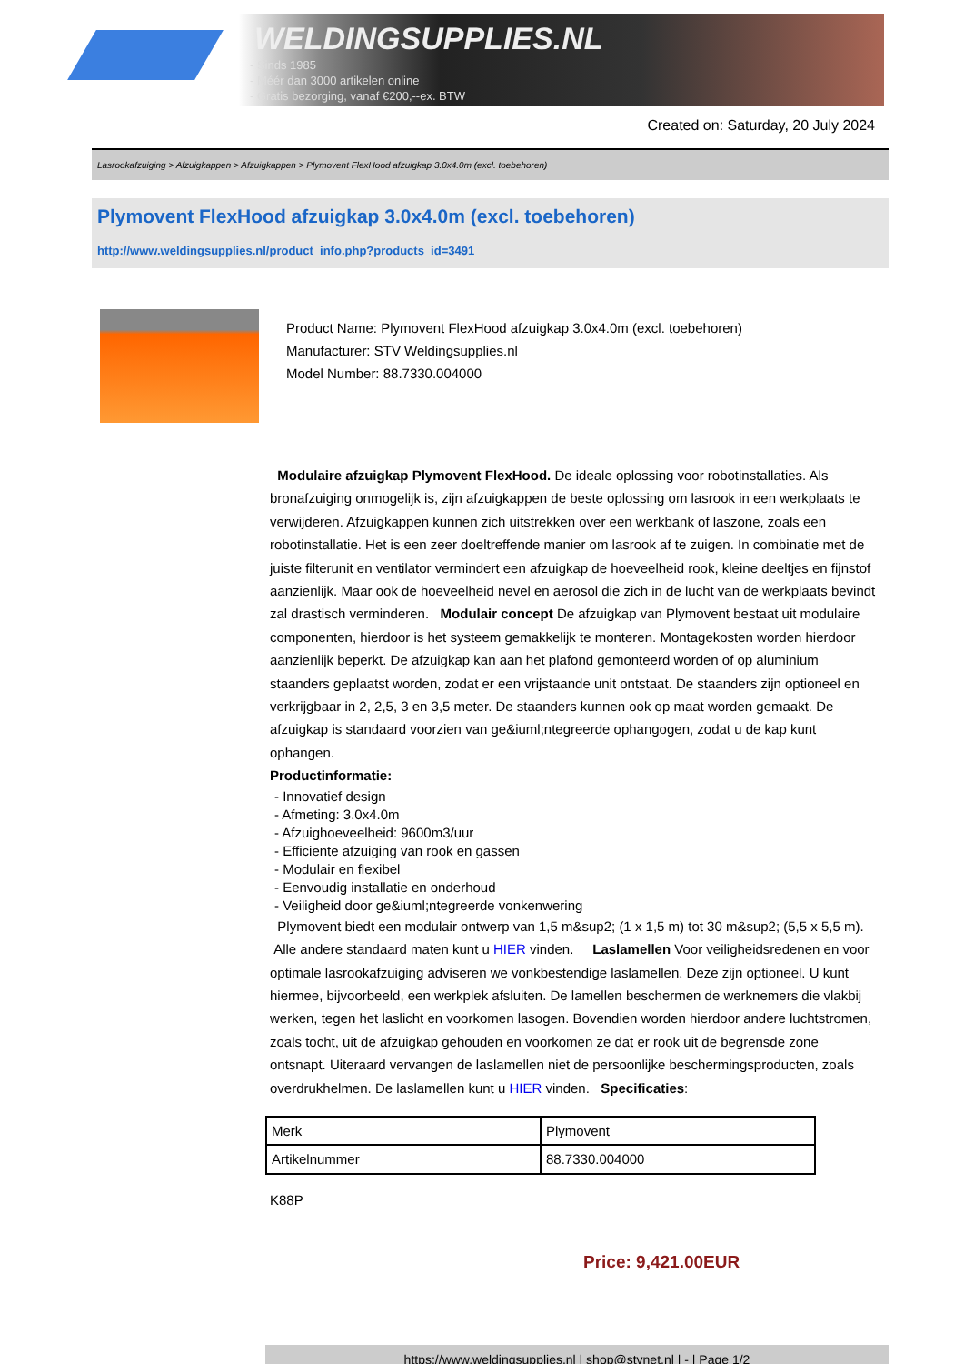WELDINGSUPPLIES.NL
- Sinds 1985
- Méér dan 3000 artikelen online
- Gratis bezorging, vanaf €200,--ex. BTW
Created on: Saturday, 20 July 2024
Lasrookafzuiging > Afzuigkappen > Afzuigkappen > Plymovent FlexHood afzuigkap 3.0x4.0m (excl. toebehoren)
Plymovent FlexHood afzuigkap 3.0x4.0m (excl. toebehoren)
http://www.weldingsupplies.nl/product_info.php?products_id=3491
Product Name: Plymovent FlexHood afzuigkap 3.0x4.0m (excl. toebehoren)
Manufacturer: STV Weldingsupplies.nl
Model Number: 88.7330.004000
Modulaire afzuigkap Plymovent FlexHood. De ideale oplossing voor robotinstallaties. Als bronafzuiging onmogelijk is, zijn afzuigkappen de beste oplossing om lasrook in een werkplaats te verwijderen. Afzuigkappen kunnen zich uitstrekken over een werkbank of laszone, zoals een robotinstallatie. Het is een zeer doeltreffende manier om lasrook af te zuigen. In combinatie met de juiste filterunit en ventilator vermindert een afzuigkap de hoeveelheid rook, kleine deeltjes en fijnstof aanzienlijk. Maar ook de hoeveelheid nevel en aerosol die zich in de lucht van de werkplaats bevindt zal drastisch verminderen. Modulair concept De afzuigkap van Plymovent bestaat uit modulaire componenten, hierdoor is het systeem gemakkelijk te monteren. Montagekosten worden hierdoor aanzienlijk beperkt. De afzuigkap kan aan het plafond gemonteerd worden of op aluminium staanders geplaatst worden, zodat er een vrijstaande unit ontstaat. De staanders zijn optioneel en verkrijgbaar in 2, 2,5, 3 en 3,5 meter. De staanders kunnen ook op maat worden gemaakt. De afzuigkap is standaard voorzien van ge&iuml;ntegreerde ophangogen, zodat u de kap kunt ophangen.
Productinformatie:
- Innovatief design
- Afmeting: 3.0x4.0m
- Afzuighoeveelheid: 9600m3/uur
- Efficiente afzuiging van rook en gassen
- Modulair en flexibel
- Eenvoudig installatie en onderhoud
- Veiligheid door ge&iuml;ntegreerde vonkenwering
Plymovent biedt een modulair ontwerp van 1,5 m&sup2; (1 x 1,5 m) tot 30 m&sup2; (5,5 x 5,5 m). Alle andere standaard maten kunt u HIER vinden. Laslamellen Voor veiligheidsredenen en voor optimale lasrookafzuiging adviseren we vonkbestendige laslamellen. Deze zijn optioneel. U kunt hiermee, bijvoorbeeld, een werkplek afsluiten. De lamellen beschermen de werknemers die vlakbij werken, tegen het laslicht en voorkomen lasogen. Bovendien worden hierdoor andere luchtstromen, zoals tocht, uit de afzuigkap gehouden en voorkomen ze dat er rook uit de begrensde zone ontsnapt. Uiteraard vervangen de laslamellen niet de persoonlijke beschermingsproducten, zoals overdrukhelmen. De laslamellen kunt u HIER vinden. Specificaties:
| Merk | Plymovent |
| Artikelnummer | 88.7330.004000 |
K88P
Price: 9,421.00EUR
https://www.weldingsupplies.nl | shop@stvnet.nl | - | Page 1/2